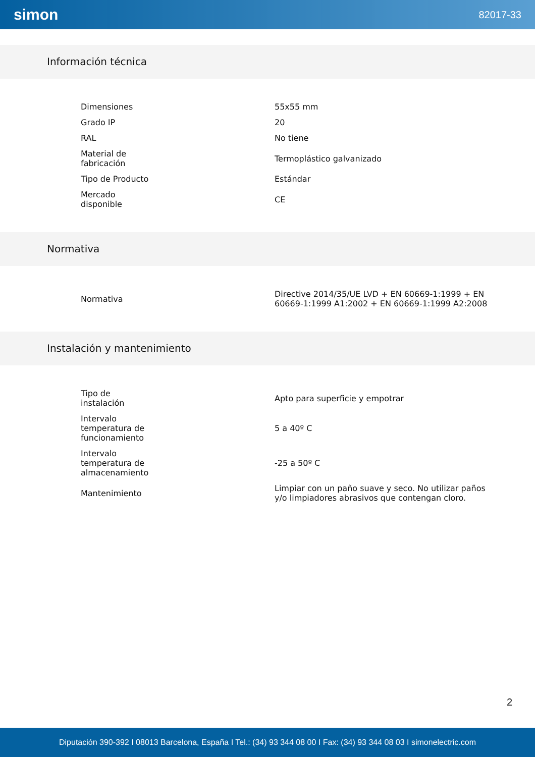simon 82017-33
Información técnica
| Dimensiones | 55x55 mm |
| Grado IP | 20 |
| RAL | No tiene |
| Material de fabricación | Termoplástico galvanizado |
| Tipo de Producto | Estándar |
| Mercado disponible | CE |
Normativa
| Normativa | Directive 2014/35/UE LVD + EN 60669-1:1999 + EN 60669-1:1999 A1:2002 + EN 60669-1:1999 A2:2008 |
Instalación y mantenimiento
| Tipo de instalación | Apto para superficie y empotrar |
| Intervalo temperatura de funcionamiento | 5 a 40º C |
| Intervalo temperatura de almacenamiento | -25 a 50º C |
| Mantenimiento | Limpiar con un paño suave y seco. No utilizar paños y/o limpiadores abrasivos que contengan cloro. |
2
Diputación 390-392 I 08013 Barcelona, España I Tel.: (34) 93 344 08 00 I Fax: (34) 93 344 08 03 I simonelectric.com